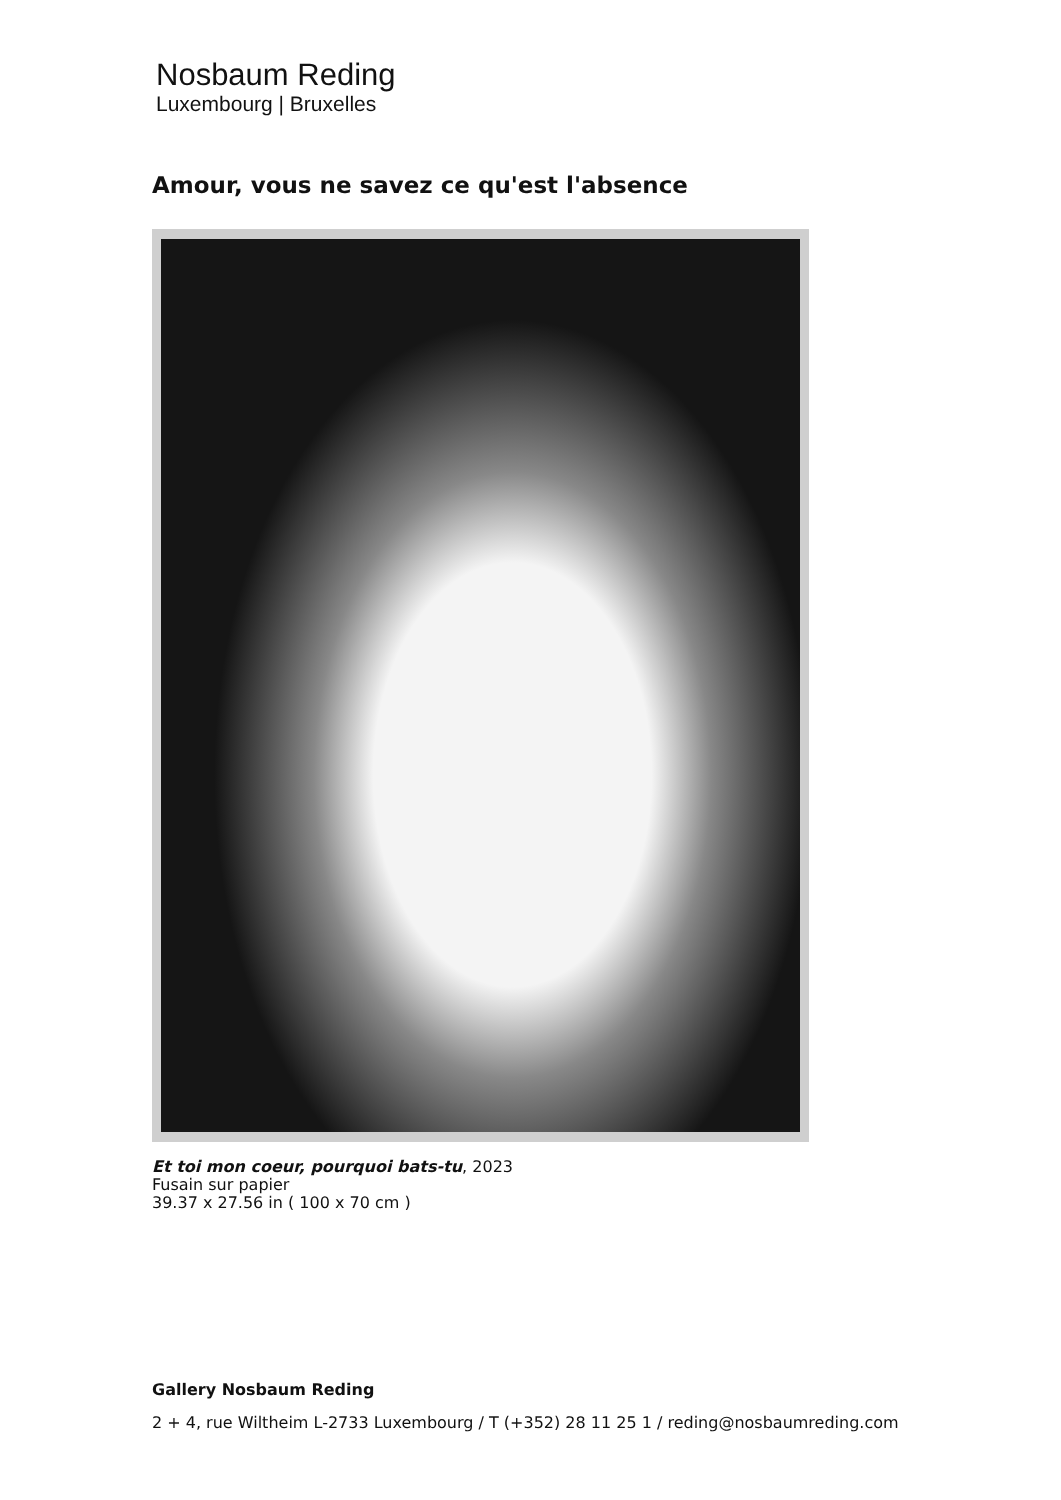Nosbaum Reding
Luxembourg | Bruxelles
Amour, vous ne savez ce qu'est l'absence
Et toi mon coeur, pourquoi bats-tu, 2023
Fusain sur papier
39.37 x 27.56 in ( 100 x 70 cm )
Gallery Nosbaum Reding
2 + 4, rue Wiltheim L-2733 Luxembourg / T (+352) 28 11 25 1 / reding@nosbaumreding.com